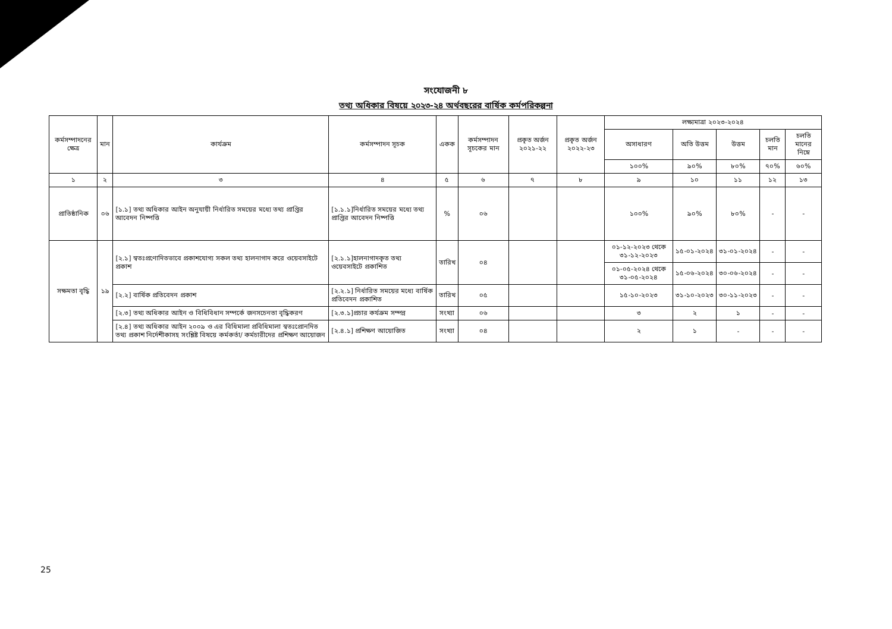সংযোজনী ৮
তথ্য অধিকার বিষয়ে ২০২৩-২৪ অর্থবছরের বার্ষিক কর্মপরিকল্পনা
| কর্মসম্পাদনের ক্ষেত্র | মান | কার্যক্রম | কর্মসম্পাদন সূচক | একক | কর্মসম্পাদন সূচকের মান | প্রকৃত অর্জন ২০২১-২২ | প্রকৃত অর্জন ২০২২-২৩ | লক্ষ্যমাত্রা ২০২৩-২০২৪ | | | | |
| --- | --- | --- | --- | --- | --- | --- | --- | --- | --- | --- | --- | --- |
| | | | | | | | | অসাধারণ | অতি উত্তম | উত্তম | চলতি মান | চলতি মানের নিম্নে |
| | | | | | | | | ১০০% | ৯০% | ৮০% | ৭০% | ৬০% |
| ১ | ২ | ৩ | ৪ | ৫ | ৬ | ৭ | ৮ | ৯ | ১০ | ১১ | ১২ | ১৩ |
| প্রাতিষ্ঠানিক | ০৬ | [১.১] তথ্য অধিকার আইন অনুযায়ী নির্ধারিত সময়ের মধ্যে তথ্য প্রাপ্তির আবেদন নিষ্পত্তি | [১.১.১]নির্ধারিত সময়ের মধ্যে তথ্য প্রাপ্তির আবেদন নিষ্পত্তি | % | ০৬ | | | ১০০% | ৯০% | ৮০% | - | - |
| সক্ষমতা বৃদ্ধি | ১৯ | [২.১] স্বতঃপ্রণোদিতভাবে প্রকাশযোগ্য সকল তথ্য হালনাগাদ করে ওয়েবসাইটে প্রকাশ | [২.১.১]হালনাগাদকৃত তথ্য ওয়েবসাইটে প্রকাশিত | তারিখ | ০৪ | | | ০১-১২-২০২৩ থেকে ৩১-১২-২০২৩ | ১৫-০১-২০২৪ | ৩১-০১-২০২৪ | - | - |
| | | | | | | | | ০১-০৫-২০২৪ থেকে ৩১-০৫-২০২৪ | ১৫-০৬-২০২৪ | ৩০-০৬-২০২৪ | - | - |
| | | [২.২] বার্ষিক প্রতিবেদন প্রকাশ | [২.২.১] নির্ধারিত সময়ের মধ্যে বার্ষিক প্রতিবেদন প্রকাশিত | তারিখ | ০৫ | | | ১৫-১০-২০২৩ | ৩১-১০-২০২৩ | ৩০-১১-২০২৩ | - | - |
| | | [২.৩] তথ্য অধিকার আইন ও বিধিবিধান সম্পর্কে জনসচেনতা বৃদ্ধিকরণ | [২.৩.১]প্রচার কর্যক্রম সম্পন্ন | সংখ্যা | ০৬ | | | ৩ | ২ | ১ | - | - |
| | | [২.৪] তথ্য অধিকার আইন ২০০৯ ও এর বিধিমালা প্রবিধিমালা স্বতঃপ্রোনদিত তথ্য প্রকাশ নির্দেশীকাসহ সংশ্লিষ্ট বিষয়ে কর্মকর্তা/ কর্মচারীদের প্রশিক্ষণ আয়োজন | [২.৪.১] প্রশিক্ষণ আয়োজিত | সংখ্যা | ০৪ | | | ২ | ১ | - | - | - |
25